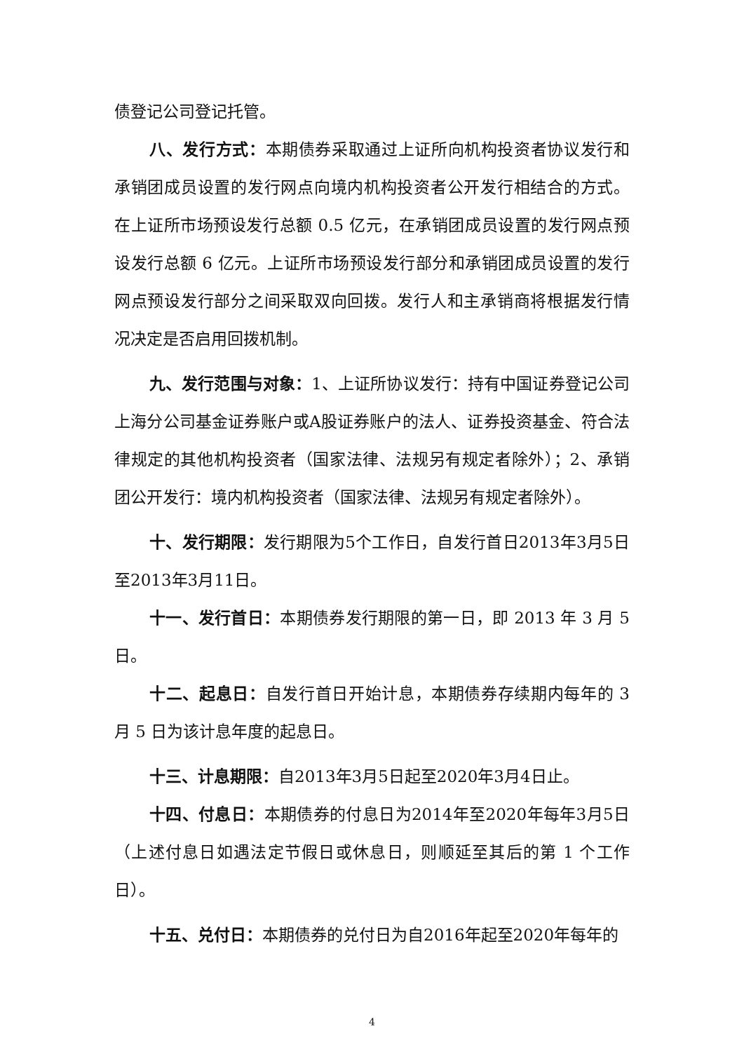债登记公司登记托管。
八、发行方式：本期债券采取通过上证所向机构投资者协议发行和承销团成员设置的发行网点向境内机构投资者公开发行相结合的方式。在上证所市场预设发行总额 0.5 亿元，在承销团成员设置的发行网点预设发行总额 6 亿元。上证所市场预设发行部分和承销团成员设置的发行网点预设发行部分之间采取双向回拨。发行人和主承销商将根据发行情况决定是否启用回拨机制。
九、发行范围与对象：1、上证所协议发行：持有中国证券登记公司上海分公司基金证券账户或A股证券账户的法人、证券投资基金、符合法律规定的其他机构投资者（国家法律、法规另有规定者除外）；2、承销团公开发行：境内机构投资者（国家法律、法规另有规定者除外）。
十、发行期限：发行期限为5个工作日，自发行首日2013年3月5日至2013年3月11日。
十一、发行首日：本期债券发行期限的第一日，即 2013 年 3 月 5 日。
十二、起息日：自发行首日开始计息，本期债券存续期内每年的 3 月 5 日为该计息年度的起息日。
十三、计息期限：自2013年3月5日起至2020年3月4日止。
十四、付息日：本期债券的付息日为2014年至2020年每年3月5日（上述付息日如遇法定节假日或休息日，则顺延至其后的第 1 个工作日）。
十五、兑付日：本期债券的兑付日为自2016年起至2020年每年的
4